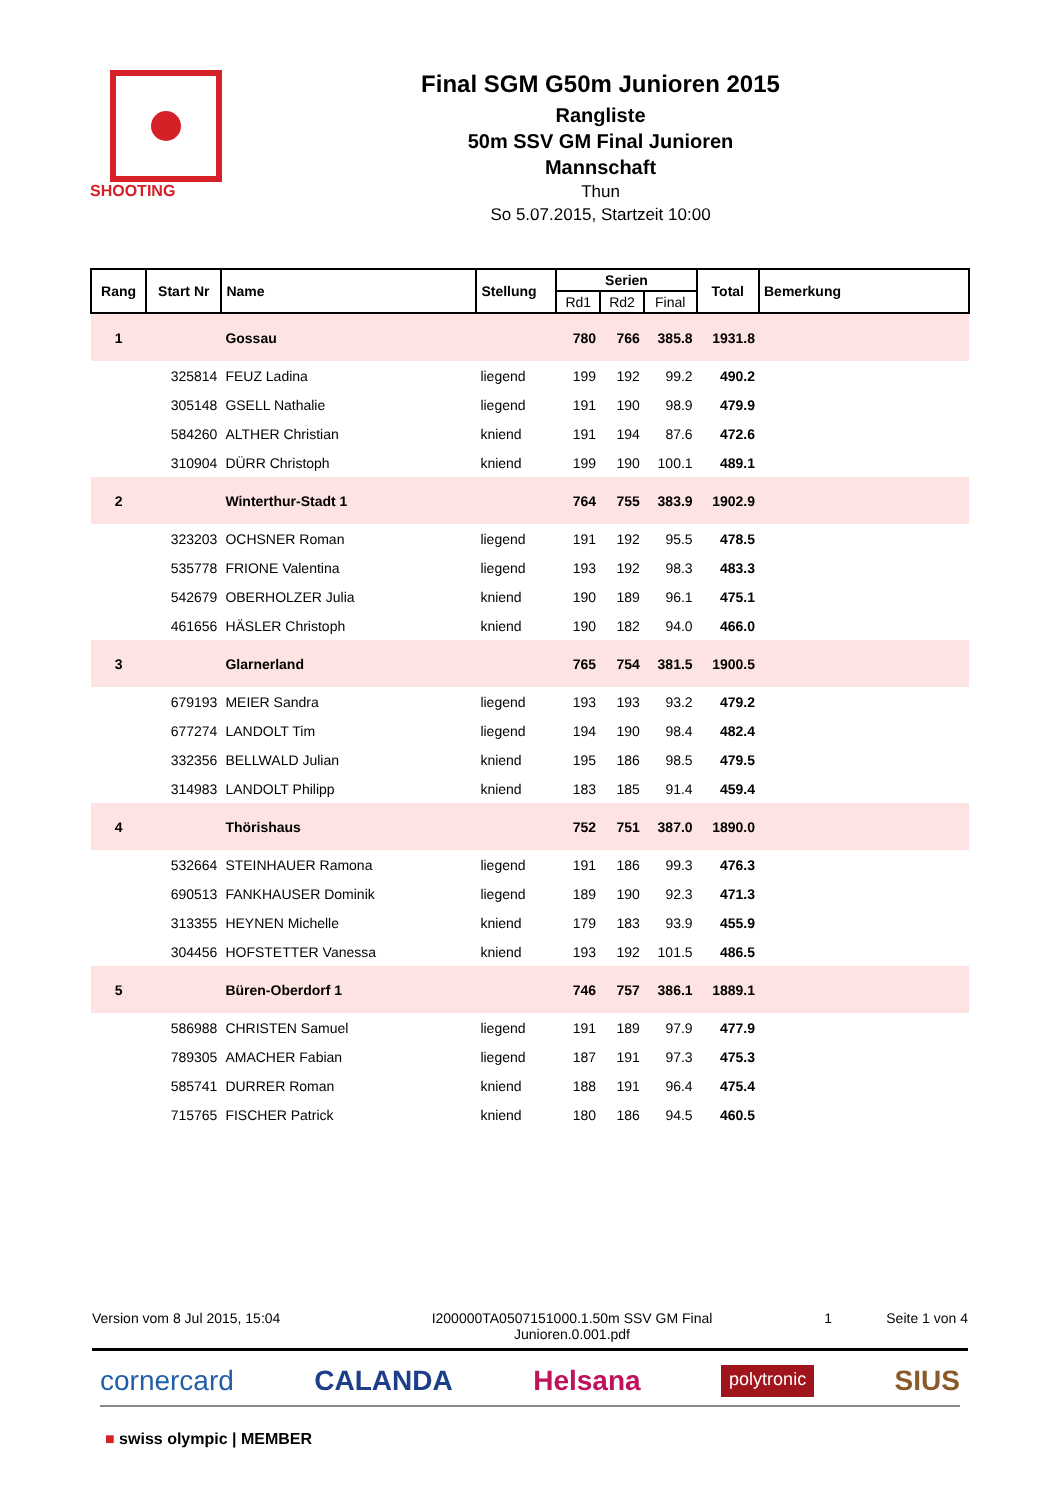SHOOTING
Final SGM G50m Junioren 2015
Rangliste
50m SSV GM Final Junioren
Mannschaft
Thun
So 5.07.2015, Startzeit 10:00
| Rang | Start Nr | Name | Stellung | Serien | | | Total | Bemerkung |
| --- | --- | --- | --- | --- | --- | --- | --- | --- |
| | | | | Rd1 | Rd2 | Final | | |
| 1 | | Gossau | | 780 | 766 | 385.8 | 1931.8 | |
| | 325814 | FEUZ Ladina | liegend | 199 | 192 | 99.2 | 490.2 | |
| | 305148 | GSELL Nathalie | liegend | 191 | 190 | 98.9 | 479.9 | |
| | 584260 | ALTHER Christian | kniend | 191 | 194 | 87.6 | 472.6 | |
| | 310904 | DÜRR Christoph | kniend | 199 | 190 | 100.1 | 489.1 | |
| 2 | | Winterthur-Stadt 1 | | 764 | 755 | 383.9 | 1902.9 | |
| | 323203 | OCHSNER Roman | liegend | 191 | 192 | 95.5 | 478.5 | |
| | 535778 | FRIONE Valentina | liegend | 193 | 192 | 98.3 | 483.3 | |
| | 542679 | OBERHOLZER Julia | kniend | 190 | 189 | 96.1 | 475.1 | |
| | 461656 | HÄSLER Christoph | kniend | 190 | 182 | 94.0 | 466.0 | |
| 3 | | Glarnerland | | 765 | 754 | 381.5 | 1900.5 | |
| | 679193 | MEIER Sandra | liegend | 193 | 193 | 93.2 | 479.2 | |
| | 677274 | LANDOLT Tim | liegend | 194 | 190 | 98.4 | 482.4 | |
| | 332356 | BELLWALD Julian | kniend | 195 | 186 | 98.5 | 479.5 | |
| | 314983 | LANDOLT Philipp | kniend | 183 | 185 | 91.4 | 459.4 | |
| 4 | | Thörishaus | | 752 | 751 | 387.0 | 1890.0 | |
| | 532664 | STEINHAUER Ramona | liegend | 191 | 186 | 99.3 | 476.3 | |
| | 690513 | FANKHAUSER Dominik | liegend | 189 | 190 | 92.3 | 471.3 | |
| | 313355 | HEYNEN Michelle | kniend | 179 | 183 | 93.9 | 455.9 | |
| | 304456 | HOFSTETTER Vanessa | kniend | 193 | 192 | 101.5 | 486.5 | |
| 5 | | Büren-Oberdorf 1 | | 746 | 757 | 386.1 | 1889.1 | |
| | 586988 | CHRISTEN Samuel | liegend | 191 | 189 | 97.9 | 477.9 | |
| | 789305 | AMACHER Fabian | liegend | 187 | 191 | 97.3 | 475.3 | |
| | 585741 | DURRER Roman | kniend | 188 | 191 | 96.4 | 475.4 | |
| | 715765 | FISCHER Patrick | kniend | 180 | 186 | 94.5 | 460.5 | |
Version vom 8 Jul 2015, 15:04 I200000TA0507151000.1.50m SSV GM Final Junioren.0.001.pdf
1 Seite 1 von 4
cornercard CALANDA Helsana polytronic SIUS
■ swiss olympic | MEMBER